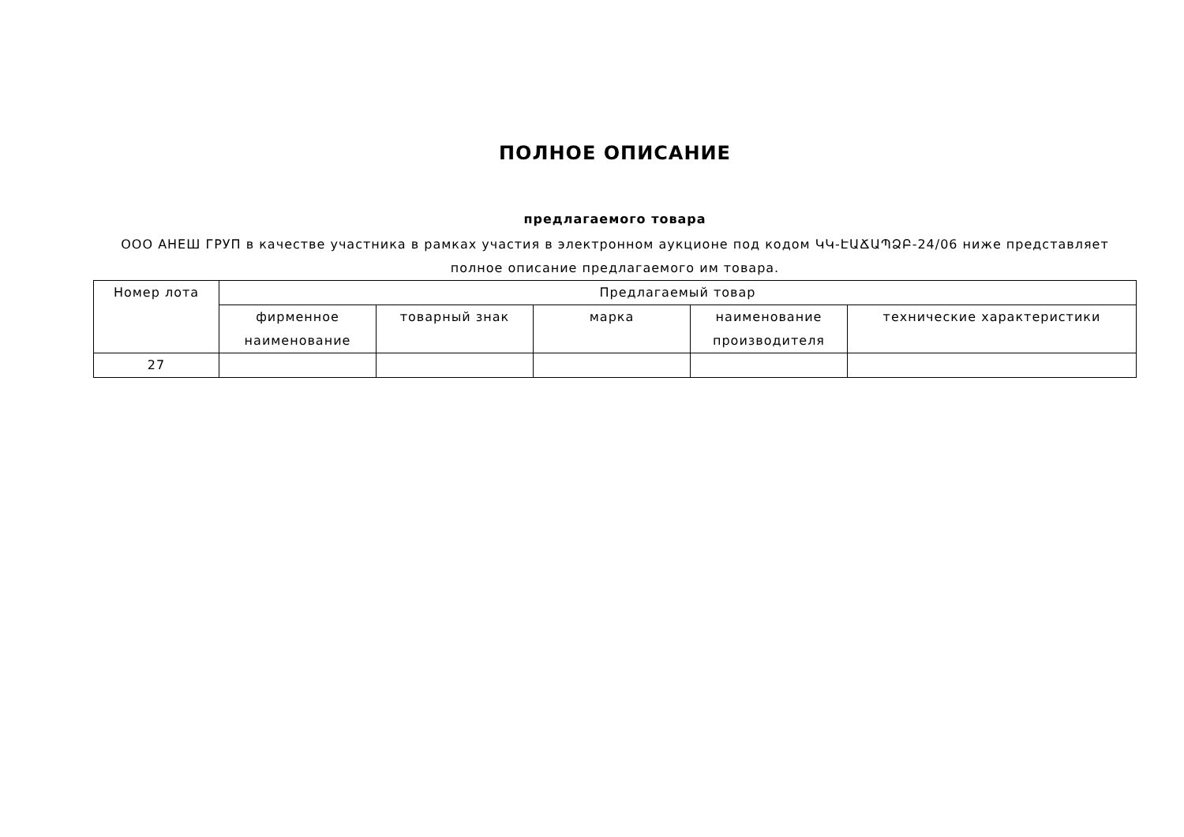ПОЛНОЕ ОПИСАНИЕ
предлагаемого товара
ООО АНЕШ ГРУП в качестве участника в рамках участия в электронном аукционе под кодом ԿԿ-ԷԱՃԱՊՁԲ-24/06 ниже представляет полное описание предлагаемого им товара.
| Номер лота | Предлагаемый товар | | | | |
| --- | --- | --- | --- | --- | --- |
| | фирменное наименование | товарный знак | марка | наименование производителя | технические характеристики |
| 27 | | | | | |